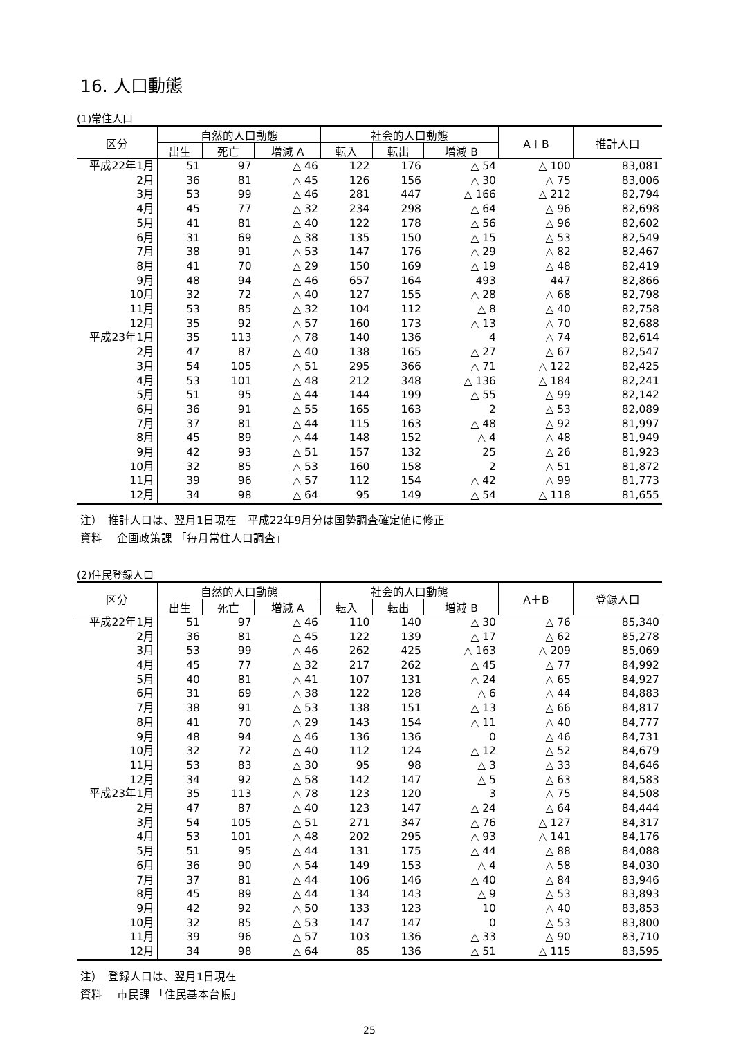16. 人口動態
(1)常住人口
| 区分 | 自然的人口動態 | | | 社会的人口動態 | | | A＋B | 推計人口 |
| --- | --- | --- | --- | --- | --- | --- | --- | --- |
| | 出生 | 死亡 | 増減 A | 転入 | 転出 | 増減 B | | |
| 平成22年1月 | 51 | 97 | △ 46 | 122 | 176 | △ 54 | △ 100 | 83,081 |
| 2月 | 36 | 81 | △ 45 | 126 | 156 | △ 30 | △ 75 | 83,006 |
| 3月 | 53 | 99 | △ 46 | 281 | 447 | △ 166 | △ 212 | 82,794 |
| 4月 | 45 | 77 | △ 32 | 234 | 298 | △ 64 | △ 96 | 82,698 |
| 5月 | 41 | 81 | △ 40 | 122 | 178 | △ 56 | △ 96 | 82,602 |
| 6月 | 31 | 69 | △ 38 | 135 | 150 | △ 15 | △ 53 | 82,549 |
| 7月 | 38 | 91 | △ 53 | 147 | 176 | △ 29 | △ 82 | 82,467 |
| 8月 | 41 | 70 | △ 29 | 150 | 169 | △ 19 | △ 48 | 82,419 |
| 9月 | 48 | 94 | △ 46 | 657 | 164 | 493 | 447 | 82,866 |
| 10月 | 32 | 72 | △ 40 | 127 | 155 | △ 28 | △ 68 | 82,798 |
| 11月 | 53 | 85 | △ 32 | 104 | 112 | △ 8 | △ 40 | 82,758 |
| 12月 | 35 | 92 | △ 57 | 160 | 173 | △ 13 | △ 70 | 82,688 |
| 平成23年1月 | 35 | 113 | △ 78 | 140 | 136 | 4 | △ 74 | 82,614 |
| 2月 | 47 | 87 | △ 40 | 138 | 165 | △ 27 | △ 67 | 82,547 |
| 3月 | 54 | 105 | △ 51 | 295 | 366 | △ 71 | △ 122 | 82,425 |
| 4月 | 53 | 101 | △ 48 | 212 | 348 | △ 136 | △ 184 | 82,241 |
| 5月 | 51 | 95 | △ 44 | 144 | 199 | △ 55 | △ 99 | 82,142 |
| 6月 | 36 | 91 | △ 55 | 165 | 163 | 2 | △ 53 | 82,089 |
| 7月 | 37 | 81 | △ 44 | 115 | 163 | △ 48 | △ 92 | 81,997 |
| 8月 | 45 | 89 | △ 44 | 148 | 152 | △ 4 | △ 48 | 81,949 |
| 9月 | 42 | 93 | △ 51 | 157 | 132 | 25 | △ 26 | 81,923 |
| 10月 | 32 | 85 | △ 53 | 160 | 158 | 2 | △ 51 | 81,872 |
| 11月 | 39 | 96 | △ 57 | 112 | 154 | △ 42 | △ 99 | 81,773 |
| 12月 | 34 | 98 | △ 64 | 95 | 149 | △ 54 | △ 118 | 81,655 |
注）　推計人口は、翌月1日現在　平成22年9月分は国勢調査確定値に修正
資料　 企画政策課 「毎月常住人口調査」
(2)住民登録人口
| 区分 | 自然的人口動態 | | | 社会的人口動態 | | | A＋B | 登録人口 |
| --- | --- | --- | --- | --- | --- | --- | --- | --- |
| | 出生 | 死亡 | 増減 A | 転入 | 転出 | 増減 B | | |
| 平成22年1月 | 51 | 97 | △ 46 | 110 | 140 | △ 30 | △ 76 | 85,340 |
| 2月 | 36 | 81 | △ 45 | 122 | 139 | △ 17 | △ 62 | 85,278 |
| 3月 | 53 | 99 | △ 46 | 262 | 425 | △ 163 | △ 209 | 85,069 |
| 4月 | 45 | 77 | △ 32 | 217 | 262 | △ 45 | △ 77 | 84,992 |
| 5月 | 40 | 81 | △ 41 | 107 | 131 | △ 24 | △ 65 | 84,927 |
| 6月 | 31 | 69 | △ 38 | 122 | 128 | △ 6 | △ 44 | 84,883 |
| 7月 | 38 | 91 | △ 53 | 138 | 151 | △ 13 | △ 66 | 84,817 |
| 8月 | 41 | 70 | △ 29 | 143 | 154 | △ 11 | △ 40 | 84,777 |
| 9月 | 48 | 94 | △ 46 | 136 | 136 | 0 | △ 46 | 84,731 |
| 10月 | 32 | 72 | △ 40 | 112 | 124 | △ 12 | △ 52 | 84,679 |
| 11月 | 53 | 83 | △ 30 | 95 | 98 | △ 3 | △ 33 | 84,646 |
| 12月 | 34 | 92 | △ 58 | 142 | 147 | △ 5 | △ 63 | 84,583 |
| 平成23年1月 | 35 | 113 | △ 78 | 123 | 120 | 3 | △ 75 | 84,508 |
| 2月 | 47 | 87 | △ 40 | 123 | 147 | △ 24 | △ 64 | 84,444 |
| 3月 | 54 | 105 | △ 51 | 271 | 347 | △ 76 | △ 127 | 84,317 |
| 4月 | 53 | 101 | △ 48 | 202 | 295 | △ 93 | △ 141 | 84,176 |
| 5月 | 51 | 95 | △ 44 | 131 | 175 | △ 44 | △ 88 | 84,088 |
| 6月 | 36 | 90 | △ 54 | 149 | 153 | △ 4 | △ 58 | 84,030 |
| 7月 | 37 | 81 | △ 44 | 106 | 146 | △ 40 | △ 84 | 83,946 |
| 8月 | 45 | 89 | △ 44 | 134 | 143 | △ 9 | △ 53 | 83,893 |
| 9月 | 42 | 92 | △ 50 | 133 | 123 | 10 | △ 40 | 83,853 |
| 10月 | 32 | 85 | △ 53 | 147 | 147 | 0 | △ 53 | 83,800 |
| 11月 | 39 | 96 | △ 57 | 103 | 136 | △ 33 | △ 90 | 83,710 |
| 12月 | 34 | 98 | △ 64 | 85 | 136 | △ 51 | △ 115 | 83,595 |
注）　登録人口は、翌月1日現在
資料　 市民課 「住民基本台帳」
25